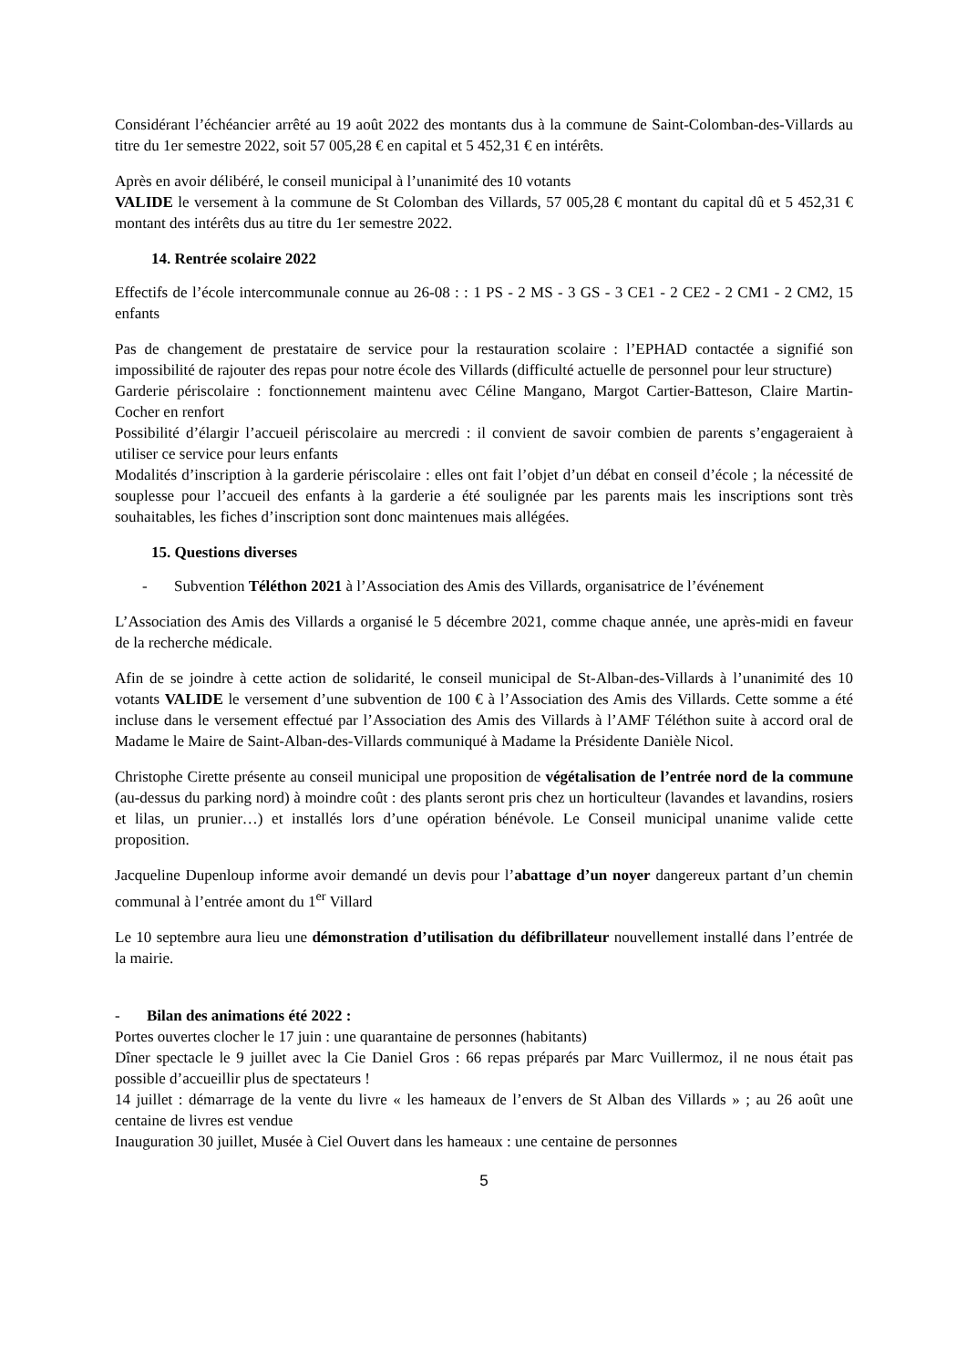Considérant l’échéancier arrêté au 19 août 2022 des montants dus à la commune de Saint-Colomban-des-Villards au titre du 1er semestre 2022, soit 57 005,28 € en capital et 5 452,31 € en intérêts.
Après en avoir délibéré, le conseil municipal à l’unanimité des 10 votants
VALIDE le versement à la commune de St Colomban des Villards, 57 005,28 € montant du capital dû et 5 452,31 € montant des intérêts dus au titre du 1er semestre 2022.
14. Rentrée scolaire 2022
Effectifs de l’école intercommunale connue au 26-08 : : 1 PS - 2 MS - 3 GS - 3 CE1 - 2 CE2 - 2 CM1 - 2 CM2, 15 enfants
Pas de changement de prestataire de service pour la restauration scolaire : l’EPHAD contactée a signifié son impossibilité de rajouter des repas pour notre école des Villards (difficulté actuelle de personnel pour leur structure)
Garderie périscolaire : fonctionnement maintenu avec Céline Mangano, Margot Cartier-Batteson, Claire Martin-Cocher en renfort
Possibilité d’élargir l’accueil périscolaire au mercredi : il convient de savoir combien de parents s’engageraient à utiliser ce service pour leurs enfants
Modalités d’inscription à la garderie périscolaire : elles ont fait l’objet d’un débat en conseil d’école ; la nécessité de souplesse pour l’accueil des enfants à la garderie a été soulignée par les parents mais les inscriptions sont très souhaitables, les fiches d’inscription sont donc maintenues mais allégées.
15. Questions diverses
- Subvention Téléthon 2021 à l’Association des Amis des Villards, organisatrice de l’événement
L’Association des Amis des Villards a organisé le 5 décembre 2021, comme chaque année, une après-midi en faveur de la recherche médicale.
Afin de se joindre à cette action de solidarité, le conseil municipal de St-Alban-des-Villards à l’unanimité des 10 votants VALIDE le versement d’une subvention de 100 € à l’Association des Amis des Villards. Cette somme a été incluse dans le versement effectué par l’Association des Amis des Villards à l’AMF Téléthon suite à accord oral de Madame le Maire de Saint-Alban-des-Villards communiqué à Madame la Présidente Danièle Nicol.
Christophe Cirette présente au conseil municipal une proposition de végétalisation de l’entrée nord de la commune (au-dessus du parking nord) à moindre coût : des plants seront pris chez un horticulteur (lavandes et lavandins, rosiers et lilas, un prunier…) et installés lors d’une opération bénévole. Le Conseil municipal unanime valide cette proposition.
Jacqueline Dupenloup informe avoir demandé un devis pour l’abattage d’un noyer dangereux partant d’un chemin communal à l’entrée amont du 1<sup>er</sup> Villard
Le 10 septembre aura lieu une démonstration d’utilisation du défibrillateur nouvellement installé dans l’entrée de la mairie.
- Bilan des animations été 2022 :
Portes ouvertes clocher le 17 juin : une quarantaine de personnes (habitants)
Dîner spectacle le 9 juillet avec la Cie Daniel Gros : 66 repas préparés par Marc Vuillermoz, il ne nous était pas possible d’accueillir plus de spectateurs !
14 juillet : démarrage de la vente du livre « les hameaux de l’envers de St Alban des Villards » ; au 26 août une centaine de livres est vendue
Inauguration 30 juillet, Musée à Ciel Ouvert dans les hameaux : une centaine de personnes
5